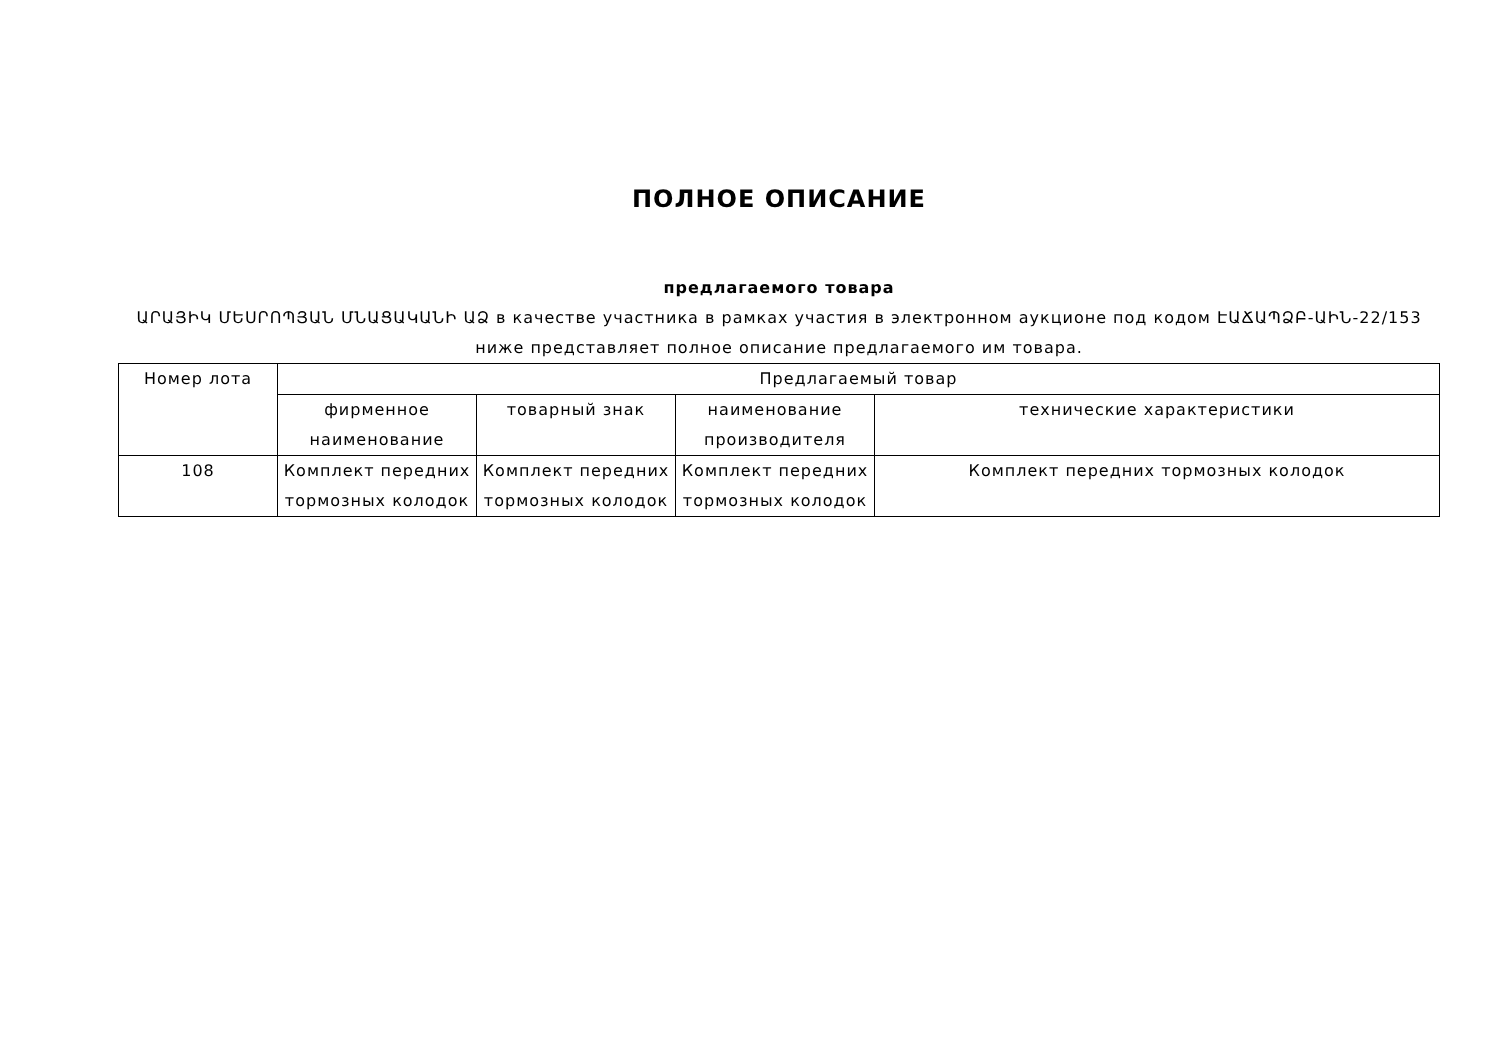ПОЛНОЕ ОПИСАНИЕ
предлагаемого товара
ԱՐԱՅԻԿ ՄԵՍՐՈՊՅԱՆ ՄՆԱՑԱԿԱՆԻ ԱՁ в качестве участника в рамках участия в электронном аукционе под кодом ԷԱՃԱՊՁԲ-ԱԻՆ-22/153 ниже представляет полное описание предлагаемого им товара.
| Номер лота | Предлагаемый товар | | | |
| --- | --- | --- | --- | --- |
| | фирменное наименование | товарный знак | наименование производителя | технические характеристики |
| 108 | Комплект передних тормозных колодок | Комплект передних тормозных колодок | Комплект передних тормозных колодок | Комплект передних тормозных колодок |